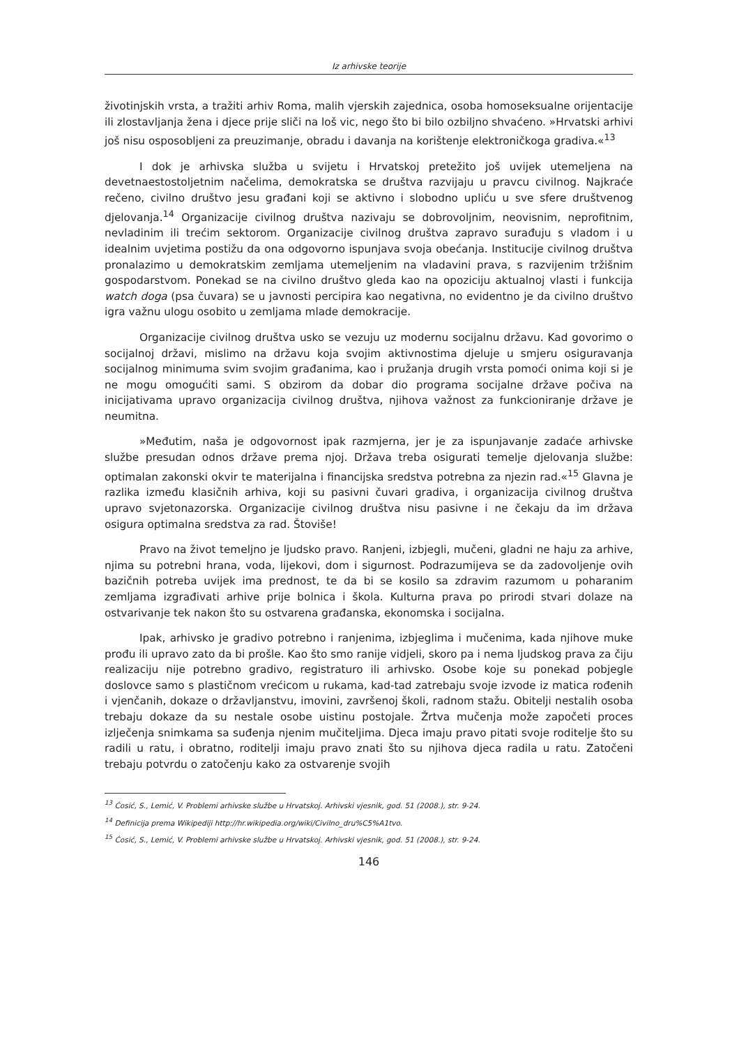Iz arhivske teorije
životinjskih vrsta, a tražiti arhiv Roma, malih vjerskih zajednica, osoba homoseksualne orijentacije ili zlostavljanja žena i djece prije sliči na loš vic, nego što bi bilo ozbiljno shvaćeno. »Hrvatski arhivi još nisu osposobljeni za preuzimanje, obradu i davanja na korištenje elektroničkoga gradiva.«<sup>13</sup>
I dok je arhivska služba u svijetu i Hrvatskoj pretežito još uvijek utemeljena na devetnaestostoljetnim načelima, demokratska se društva razvijaju u pravcu civilnog. Najkraće rečeno, civilno društvo jesu građani koji se aktivno i slobodno upliću u sve sfere društvenog djelovanja.<sup>14</sup> Organizacije civilnog društva nazivaju se dobrovoljnim, neovisnim, neprofitnim, nevladinim ili trećim sektorom. Organizacije civilnog društva zapravo surađuju s vladom i u idealnim uvjetima postižu da ona odgovorno ispunjava svoja obećanja. Institucije civilnog društva pronalazimo u demokratskim zemljama utemeljenim na vladavini prava, s razvijenim tržišnim gospodarstvom. Ponekad se na civilno društvo gleda kao na opoziciju aktualnoj vlasti i funkcija watch doga (psa čuvara) se u javnosti percipira kao negativna, no evidentno je da civilno društvo igra važnu ulogu osobito u zemljama mlade demokracije.
Organizacije civilnog društva usko se vezuju uz modernu socijalnu državu. Kad govorimo o socijalnoj državi, mislimo na državu koja svojim aktivnostima djeluje u smjeru osiguravanja socijalnog minimuma svim svojim građanima, kao i pružanja drugih vrsta pomoći onima koji si je ne mogu omogućiti sami. S obzirom da dobar dio programa socijalne države počiva na inicijativama upravo organizacija civilnog društva, njihova važnost za funkcioniranje države je neumitna.
»Međutim, naša je odgovornost ipak razmjerna, jer je za ispunjavanje zadaće arhivske službe presudan odnos države prema njoj. Država treba osigurati temelje djelovanja službe: optimalan zakonski okvir te materijalna i financijska sredstva potrebna za njezin rad.«<sup>15</sup> Glavna je razlika između klasičnih arhiva, koji su pasivni čuvari gradiva, i organizacija civilnog društva upravo svjetonazorska. Organizacije civilnog društva nisu pasivne i ne čekaju da im država osigura optimalna sredstva za rad. Štoviše!
Pravo na život temeljno je ljudsko pravo. Ranjeni, izbjegli, mučeni, gladni ne haju za arhive, njima su potrebni hrana, voda, lijekovi, dom i sigurnost. Podrazumijeva se da zadovoljenje ovih bazičnih potreba uvijek ima prednost, te da bi se kosilo sa zdravim razumom u poharanim zemljama izgrađivati arhive prije bolnica i škola. Kulturna prava po prirodi stvari dolaze na ostvarivanje tek nakon što su ostvarena građanska, ekonomska i socijalna.
Ipak, arhivsko je gradivo potrebno i ranjenima, izbjeglima i mučenima, kada njihove muke prođu ili upravo zato da bi prošle. Kao što smo ranije vidjeli, skoro pa i nema ljudskog prava za čiju realizaciju nije potrebno gradivo, registraturo ili arhivsko. Osobe koje su ponekad pobjegle doslovce samo s plastičnom vrećicom u rukama, kad-tad zatrebaju svoje izvode iz matica rođenih i vjenčanih, dokaze o državljanstvu, imovini, završenoj školi, radnom stažu. Obitelji nestalih osoba trebaju dokaze da su nestale osobe uistinu postojale. Žrtva mučenja može započeti proces izlječenja snimkama sa suđenja njenim mučiteljima. Djeca imaju pravo pitati svoje roditelje što su radili u ratu, i obratno, roditelji imaju pravo znati što su njihova djeca radila u ratu. Zatočeni trebaju potvrdu o zatočenju kako za ostvarenje svojih
<sup>13</sup> Ćosić, S., Lemić, V. Problemi arhivske službe u Hrvatskoj. Arhivski vjesnik, god. 51 (2008.), str. 9-24.
<sup>14</sup> Definicija prema Wikipediji http://hr.wikipedia.org/wiki/Civilno_dru%C5%A1tvo.
<sup>15</sup> Ćosić, S., Lemić, V. Problemi arhivske službe u Hrvatskoj. Arhivski vjesnik, god. 51 (2008.), str. 9-24.
146